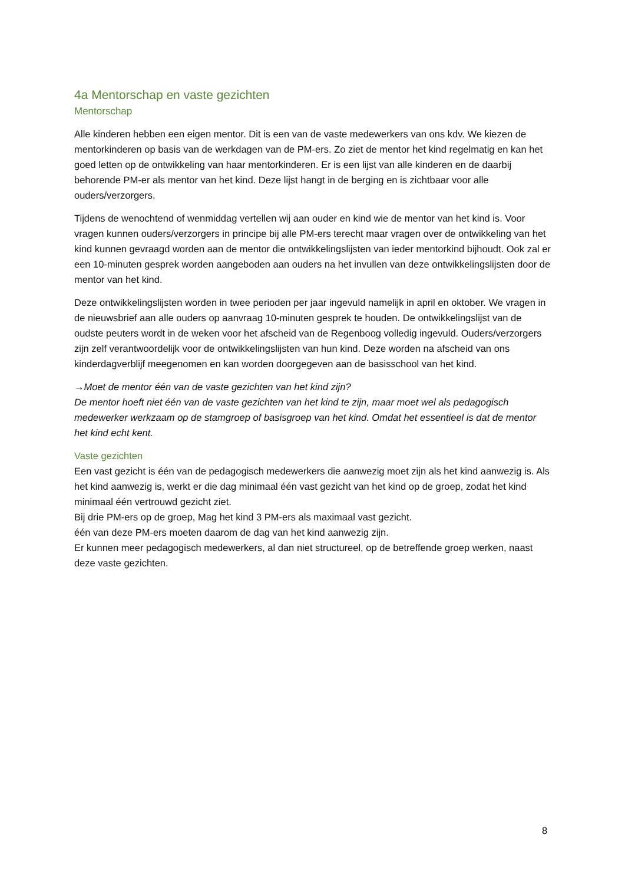4a Mentorschap en vaste gezichten
Mentorschap
Alle kinderen hebben een eigen mentor. Dit is een van de vaste medewerkers van ons kdv. We kiezen de mentorkinderen op basis van de werkdagen van de PM-ers. Zo ziet de mentor het kind regelmatig en kan het goed letten op de ontwikkeling van haar mentorkinderen. Er is een lijst van alle kinderen en de daarbij behorende PM-er als mentor van het kind. Deze lijst hangt in de berging en is zichtbaar voor alle ouders/verzorgers.
Tijdens de wenochtend of wenmiddag vertellen wij aan ouder en kind wie de mentor van het kind is. Voor vragen kunnen ouders/verzorgers in principe bij alle PM-ers terecht maar vragen over de ontwikkeling van het kind kunnen gevraagd worden aan de mentor die ontwikkelingslijsten van ieder mentorkind bijhoudt. Ook zal er een 10-minuten gesprek worden aangeboden aan ouders na het invullen van deze ontwikkelingslijsten door de mentor van het kind.
Deze ontwikkelingslijsten worden in twee perioden per jaar ingevuld namelijk in april en oktober. We vragen in de nieuwsbrief aan alle ouders op aanvraag 10-minuten gesprek te houden. De ontwikkelingslijst van de oudste peuters wordt in de weken voor het afscheid van de Regenboog volledig ingevuld. Ouders/verzorgers zijn zelf verantwoordelijk voor de ontwikkelingslijsten van hun kind. Deze worden na afscheid van ons kinderdagverblijf meegenomen en kan worden doorgegeven aan de basisschool van het kind.
→Moet de mentor één van de vaste gezichten van het kind zijn?
De mentor hoeft niet één van de vaste gezichten van het kind te zijn, maar moet wel als pedagogisch medewerker werkzaam op de stamgroep of basisgroep van het kind. Omdat het essentieel is dat de mentor het kind echt kent.
Vaste gezichten
Een vast gezicht is één van de pedagogisch medewerkers die aanwezig moet zijn als het kind aanwezig is. Als het kind aanwezig is, werkt er die dag minimaal één vast gezicht van het kind op de groep, zodat het kind minimaal één vertrouwd gezicht ziet.
Bij drie PM-ers op de groep, Mag het kind 3 PM-ers als maximaal vast gezicht.
één van deze PM-ers moeten daarom de dag van het kind aanwezig zijn.
Er kunnen meer pedagogisch medewerkers, al dan niet structureel, op de betreffende groep werken, naast deze vaste gezichten.
8